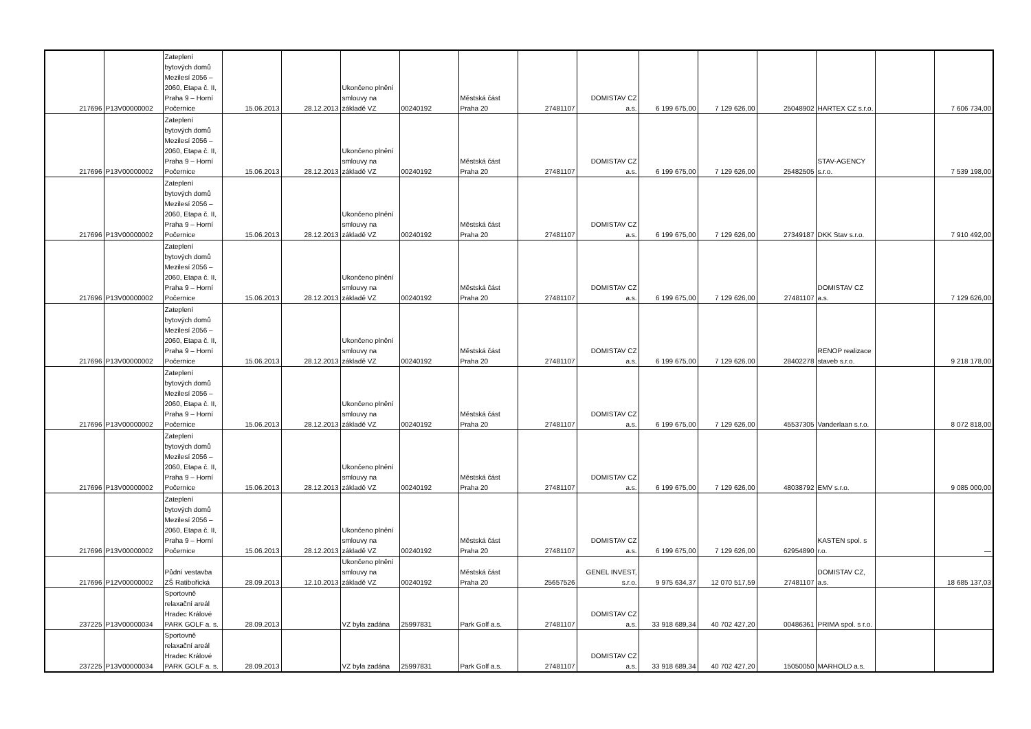| 217696 | P13V00000002 | Zateplení bytových domů Mezilesí 2056 – 2060, Etapa č. II, Praha 9 – Horní Počernice | 15.06.2013 | 28.12.2013 | Ukončeno plnění smlouvy na základě VZ | 00240192 | Městská část Praha 20 | 27481107 | DOMISTAV CZ a.s. | 6 199 675,00 | 7 129 626,00 | 25048902 | HARTEX CZ s.r.o. | | 7 606 734,00 |
| 217696 | P13V00000002 | Zateplení bytových domů Mezilesí 2056 – 2060, Etapa č. II, Praha 9 – Horní Počernice | 15.06.2013 | 28.12.2013 | Ukončeno plnění smlouvy na základě VZ | 00240192 | Městská část Praha 20 | 27481107 | DOMISTAV CZ a.s. | 6 199 675,00 | 7 129 626,00 | 25482505 | STAV-AGENCY s.r.o. | | 7 539 198,00 |
| 217696 | P13V00000002 | Zateplení bytových domů Mezilesí 2056 – 2060, Etapa č. II, Praha 9 – Horní Počernice | 15.06.2013 | 28.12.2013 | Ukončeno plnění smlouvy na základě VZ | 00240192 | Městská část Praha 20 | 27481107 | DOMISTAV CZ a.s. | 6 199 675,00 | 7 129 626,00 | 27349187 | DKK Stav s.r.o. | | 7 910 492,00 |
| 217696 | P13V00000002 | Zateplení bytových domů Mezilesí 2056 – 2060, Etapa č. II, Praha 9 – Horní Počernice | 15.06.2013 | 28.12.2013 | Ukončeno plnění smlouvy na základě VZ | 00240192 | Městská část Praha 20 | 27481107 | DOMISTAV CZ a.s. | 6 199 675,00 | 7 129 626,00 | 27481107 | DOMISTAV CZ a.s. | | 7 129 626,00 |
| 217696 | P13V00000002 | Zateplení bytových domů Mezilesí 2056 – 2060, Etapa č. II, Praha 9 – Horní Počernice | 15.06.2013 | 28.12.2013 | Ukončeno plnění smlouvy na základě VZ | 00240192 | Městská část Praha 20 | 27481107 | DOMISTAV CZ a.s. | 6 199 675,00 | 7 129 626,00 | 28402278 | RENOP realizace staveb s.r.o. | | 9 218 178,00 |
| 217696 | P13V00000002 | Zateplení bytových domů Mezilesí 2056 – 2060, Etapa č. II, Praha 9 – Horní Počernice | 15.06.2013 | 28.12.2013 | Ukončeno plnění smlouvy na základě VZ | 00240192 | Městská část Praha 20 | 27481107 | DOMISTAV CZ a.s. | 6 199 675,00 | 7 129 626,00 | 45537305 | Vanderlaan s.r.o. | | 8 072 818,00 |
| 217696 | P13V00000002 | Zateplení bytových domů Mezilesí 2056 – 2060, Etapa č. II, Praha 9 – Horní Počernice | 15.06.2013 | 28.12.2013 | Ukončeno plnění smlouvy na základě VZ | 00240192 | Městská část Praha 20 | 27481107 | DOMISTAV CZ a.s. | 6 199 675,00 | 7 129 626,00 | 48038792 | EMV s.r.o. | | 9 085 000,00 |
| 217696 | P13V00000002 | Zateplení bytových domů Mezilesí 2056 – 2060, Etapa č. II, Praha 9 – Horní Počernice | 15.06.2013 | 28.12.2013 | Ukončeno plnění smlouvy na základě VZ | 00240192 | Městská část Praha 20 | 27481107 | DOMISTAV CZ a.s. | 6 199 675,00 | 7 129 626,00 | 62954890 | KASTEN spol. s r.o. | | — |
| 217696 | P12V00000002 | Půdní vestavba ZŠ Ratibořická | 28.09.2013 | 12.10.2013 | Ukončeno plnění smlouvy na základě VZ | 00240192 | Městská část Praha 20 | 25657526 | GENEL INVEST, s.r.o. | 9 975 634,37 | 12 070 517,59 | 27481107 | DOMISTAV CZ, a.s. | | 18 685 137,03 |
| 237225 | P13V00000034 | Sportovně relaxační areál Hradec Králové PARK GOLF a. s. | 28.09.2013 | | VZ byla zadána | 25997831 | Park Golf a.s. | 27481107 | DOMISTAV CZ a.s. | 33 918 689,34 | 40 702 427,20 | 00486361 | PRIMA spol. s r.o. | | |
| 237225 | P13V00000034 | Sportovně relaxační areál Hradec Králové PARK GOLF a. s. | 28.09.2013 | | VZ byla zadána | 25997831 | Park Golf a.s. | 27481107 | DOMISTAV CZ a.s. | 33 918 689,34 | 40 702 427,20 | 15050050 | MARHOLD a.s. | | |